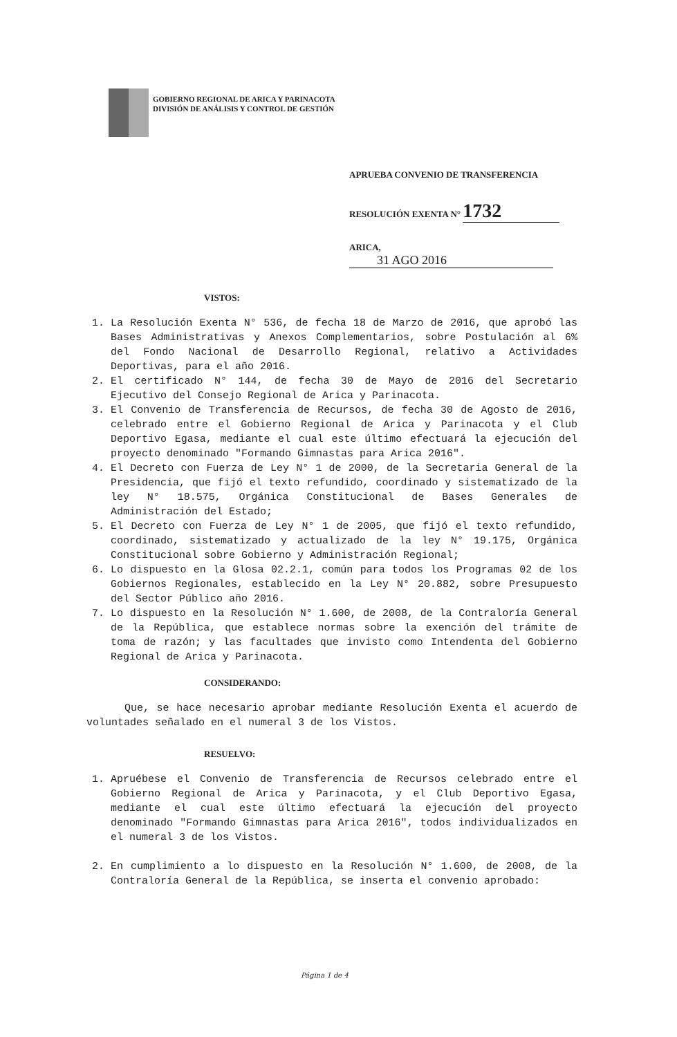GOBIERNO REGIONAL DE ARICA Y PARINACOTA
DIVISIÓN DE ANÁLISIS Y CONTROL DE GESTIÓN
APRUEBA CONVENIO DE TRANSFERENCIA
RESOLUCIÓN EXENTA N° 1732
ARICA, 31 AGO 2016
VISTOS:
1. La Resolución Exenta N° 536, de fecha 18 de Marzo de 2016, que aprobó las Bases Administrativas y Anexos Complementarios, sobre Postulación al 6% del Fondo Nacional de Desarrollo Regional, relativo a Actividades Deportivas, para el año 2016.
2. El certificado N° 144, de fecha 30 de Mayo de 2016 del Secretario Ejecutivo del Consejo Regional de Arica y Parinacota.
3. El Convenio de Transferencia de Recursos, de fecha 30 de Agosto de 2016, celebrado entre el Gobierno Regional de Arica y Parinacota y el Club Deportivo Egasa, mediante el cual este último efectuará la ejecución del proyecto denominado "Formando Gimnastas para Arica 2016".
4. El Decreto con Fuerza de Ley N° 1 de 2000, de la Secretaria General de la Presidencia, que fijó el texto refundido, coordinado y sistematizado de la ley N° 18.575, Orgánica Constitucional de Bases Generales de Administración del Estado;
5. El Decreto con Fuerza de Ley N° 1 de 2005, que fijó el texto refundido, coordinado, sistematizado y actualizado de la ley N° 19.175, Orgánica Constitucional sobre Gobierno y Administración Regional;
6. Lo dispuesto en la Glosa 02.2.1, común para todos los Programas 02 de los Gobiernos Regionales, establecido en la Ley N° 20.882, sobre Presupuesto del Sector Público año 2016.
7. Lo dispuesto en la Resolución N° 1.600, de 2008, de la Contraloría General de la República, que establece normas sobre la exención del trámite de toma de razón; y las facultades que invisto como Intendenta del Gobierno Regional de Arica y Parinacota.
CONSIDERANDO:
Que, se hace necesario aprobar mediante Resolución Exenta el acuerdo de voluntades señalado en el numeral 3 de los Vistos.
RESUELVO:
1. Apruébese el Convenio de Transferencia de Recursos celebrado entre el Gobierno Regional de Arica y Parinacota, y el Club Deportivo Egasa, mediante el cual este último efectuará la ejecución del proyecto denominado "Formando Gimnastas para Arica 2016", todos individualizados en el numeral 3 de los Vistos.
2. En cumplimiento a lo dispuesto en la Resolución N° 1.600, de 2008, de la Contraloría General de la República, se inserta el convenio aprobado:
Página 1 de 4